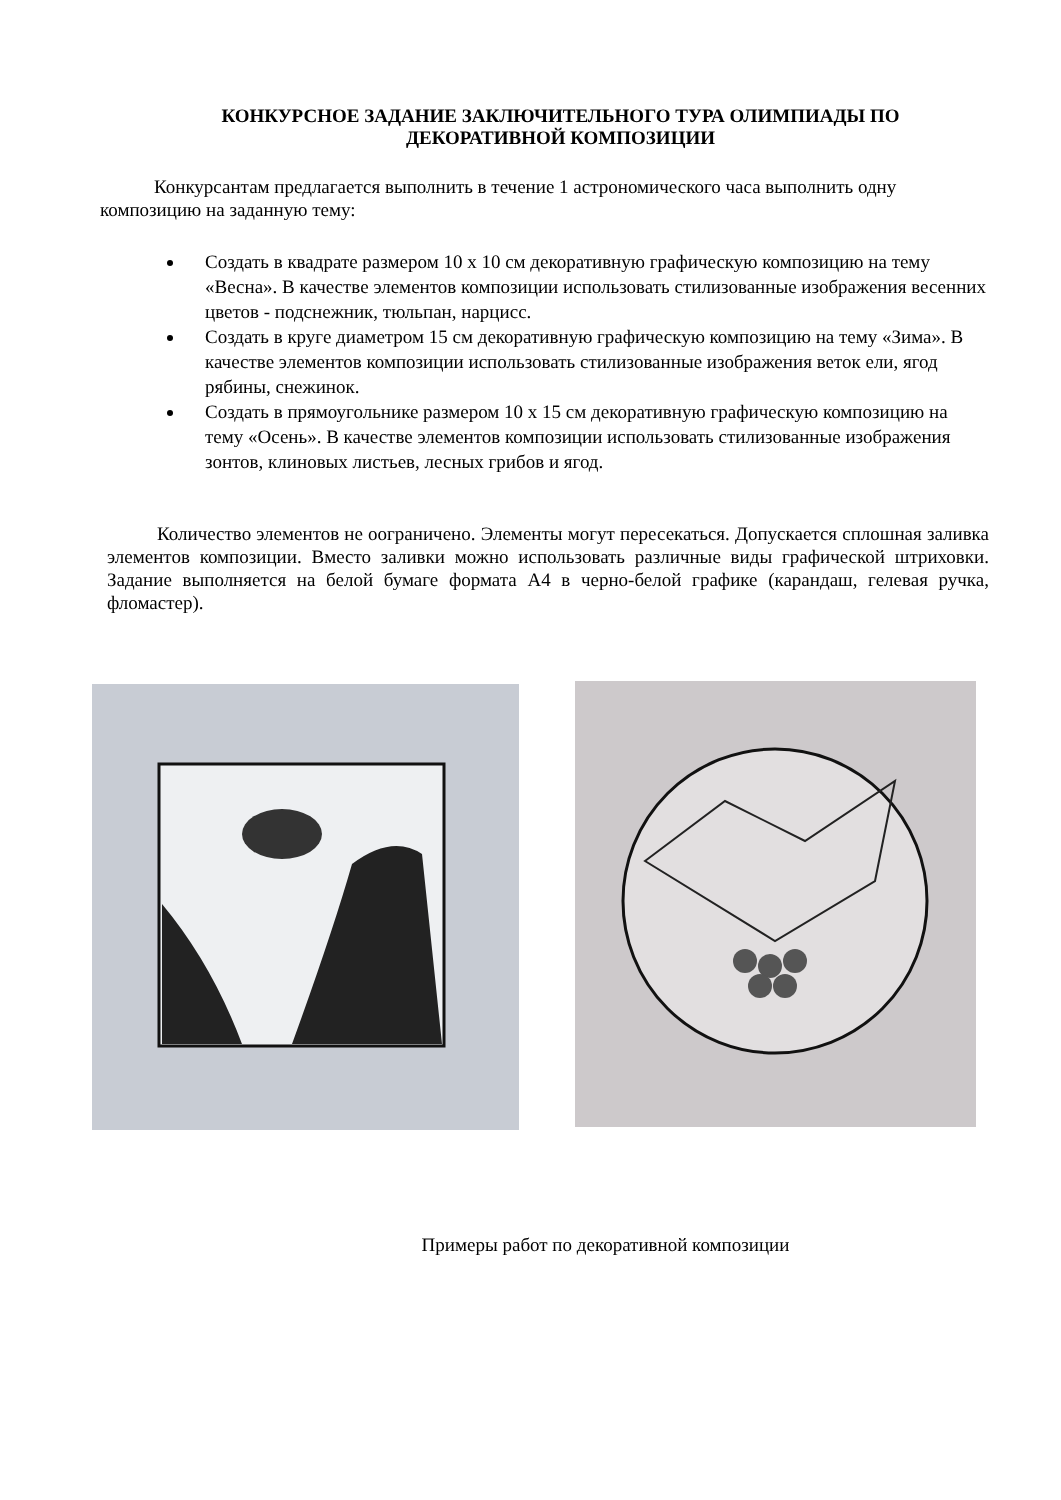КОНКУРСНОЕ ЗАДАНИЕ ЗАКЛЮЧИТЕЛЬНОГО ТУРА ОЛИМПИАДЫ ПО ДЕКОРАТИВНОЙ КОМПОЗИЦИИ
Конкурсантам предлагается выполнить в течение 1 астрономического часа выполнить одну композицию на заданную тему:
Создать в квадрате размером 10 х 10 см декоративную графическую композицию на тему «Весна». В качестве элементов композиции использовать стилизованные изображения весенних цветов - подснежник, тюльпан, нарцисс.
Создать в круге диаметром 15 см декоративную графическую композицию на тему «Зима». В качестве элементов композиции использовать стилизованные изображения веток ели, ягод рябины, снежинок.
Создать в прямоугольнике размером 10 х 15 см декоративную графическую композицию на тему «Осень». В качестве элементов композиции использовать стилизованные изображения зонтов, клиновых листьев, лесных грибов и ягод.
Количество элементов не оограничено. Элементы могут пересекаться. Допускается сплошная заливка элементов композиции. Вместо заливки можно использовать различные виды графической штриховки. Задание выполняется на белой бумаге формата А4 в черно-белой графике (карандаш, гелевая ручка, фломастер).
Примеры работ по декоративной композиции